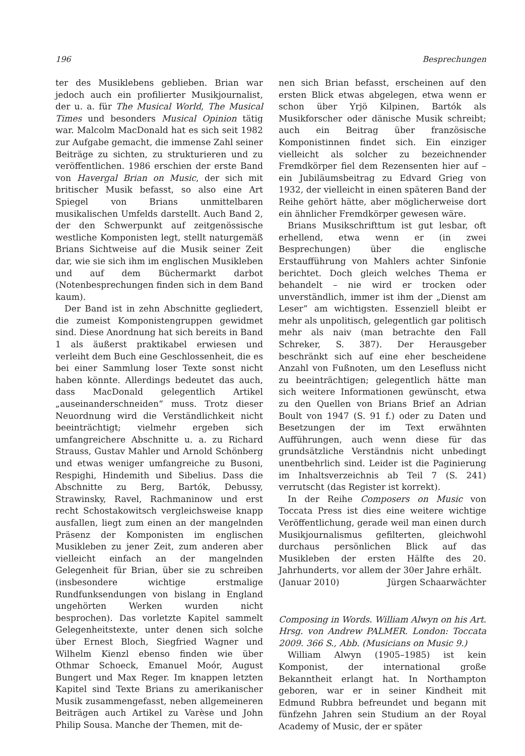196 Besprechungen
ter des Musiklebens geblieben. Brian war jedoch auch ein profilierter Musikjournalist, der u. a. für The Musical World, The Musical Times und besonders Musical Opinion tätig war. Malcolm MacDonald hat es sich seit 1982 zur Aufgabe gemacht, die immense Zahl seiner Beiträge zu sichten, zu strukturieren und zu veröffentlichen. 1986 erschien der erste Band von Havergal Brian on Music, der sich mit britischer Musik befasst, so also eine Art Spiegel von Brians unmittelbaren musikalischen Umfelds darstellt. Auch Band 2, der den Schwerpunkt auf zeitgenössische westliche Komponisten legt, stellt naturgemäß Brians Sichtweise auf die Musik seiner Zeit dar, wie sie sich ihm im englischen Musikleben und auf dem Büchermarkt darbot (Notenbesprechungen finden sich in dem Band kaum).
Der Band ist in zehn Abschnitte gegliedert, die zumeist Komponistengruppen gewidmet sind. Diese Anordnung hat sich bereits in Band 1 als äußerst praktikabel erwiesen und verleiht dem Buch eine Geschlossenheit, die es bei einer Sammlung loser Texte sonst nicht haben könnte. Allerdings bedeutet das auch, dass MacDonald gelegentlich Artikel „auseinanderschneiden“ muss. Trotz dieser Neuordnung wird die Verständlichkeit nicht beeinträchtigt; vielmehr ergeben sich umfangreichere Abschnitte u. a. zu Richard Strauss, Gustav Mahler und Arnold Schönberg und etwas weniger umfangreiche zu Busoni, Respighi, Hindemith und Sibelius. Dass die Abschnitte zu Berg, Bartók, Debussy, Strawinsky, Ravel, Rachmaninow und erst recht Schostakowitsch vergleichsweise knapp ausfallen, liegt zum einen an der mangelnden Präsenz der Komponisten im englischen Musikleben zu jener Zeit, zum anderen aber vielleicht einfach an der mangelnden Gelegenheit für Brian, über sie zu schreiben (insbesondere wichtige erstmalige Rundfunksendungen von bislang in England ungehörten Werken wurden nicht besprochen). Das vorletzte Kapitel sammelt Gelegenheitstexte, unter denen sich solche über Ernest Bloch, Siegfried Wagner und Wilhelm Kienzl ebenso finden wie über Othmar Schoeck, Emanuel Moór, August Bungert und Max Reger. Im knappen letzten Kapitel sind Texte Brians zu amerikanischer Musik zusammengefasst, neben allgemeineren Beiträgen auch Artikel zu Varèse und John Philip Sousa. Manche der Themen, mit de-
nen sich Brian befasst, erscheinen auf den ersten Blick etwas abgelegen, etwa wenn er schon über Yrjö Kilpinen, Bartók als Musikforscher oder dänische Musik schreibt; auch ein Beitrag über französische Komponistinnen findet sich. Ein einziger vielleicht als solcher zu bezeichnender Fremdkörper fiel dem Rezensenten hier auf – ein Jubiläumsbeitrag zu Edvard Grieg von 1932, der vielleicht in einen späteren Band der Reihe gehört hätte, aber möglicherweise dort ein ähnlicher Fremdkörper gewesen wäre.
Brians Musikschrifttum ist gut lesbar, oft erhellend, etwa wenn er (in zwei Besprechungen) über die englische Erstaufführung von Mahlers achter Sinfonie berichtet. Doch gleich welches Thema er behandelt – nie wird er trocken oder unverständlich, immer ist ihm der „Dienst am Leser“ am wichtigsten. Essenziell bleibt er mehr als unpolitisch, gelegentlich gar politisch mehr als naiv (man betrachte den Fall Schreker, S. 387). Der Herausgeber beschränkt sich auf eine eher bescheidene Anzahl von Fußnoten, um den Lesefluss nicht zu beeinträchtigen; gelegentlich hätte man sich weitere Informationen gewünscht, etwa zu den Quellen von Brians Brief an Adrian Boult von 1947 (S. 91 f.) oder zu Daten und Besetzungen der im Text erwähnten Aufführungen, auch wenn diese für das grundsätzliche Verständnis nicht unbedingt unentbehrlich sind. Leider ist die Paginierung im Inhaltsverzeichnis ab Teil 7 (S. 241) verrutscht (das Register ist korrekt).
In der Reihe Composers on Music von Toccata Press ist dies eine weitere wichtige Veröffentlichung, gerade weil man einen durch Musikjournalismus gefilterten, gleichwohl durchaus persönlichen Blick auf das Musikleben der ersten Hälfte des 20. Jahrhunderts, vor allem der 30er Jahre erhält.
(Januar 2010) Jürgen Schaarwächter
Composing in Words. William Alwyn on his Art. Hrsg. von Andrew PALMER. London: Toccata 2009. 366 S., Abb. (Musicians on Music 9.)
William Alwyn (1905–1985) ist kein Komponist, der international große Bekanntheit erlangt hat. In Northampton geboren, war er in seiner Kindheit mit Edmund Rubbra befreundet und begann mit fünfzehn Jahren sein Studium an der Royal Academy of Music, der er später